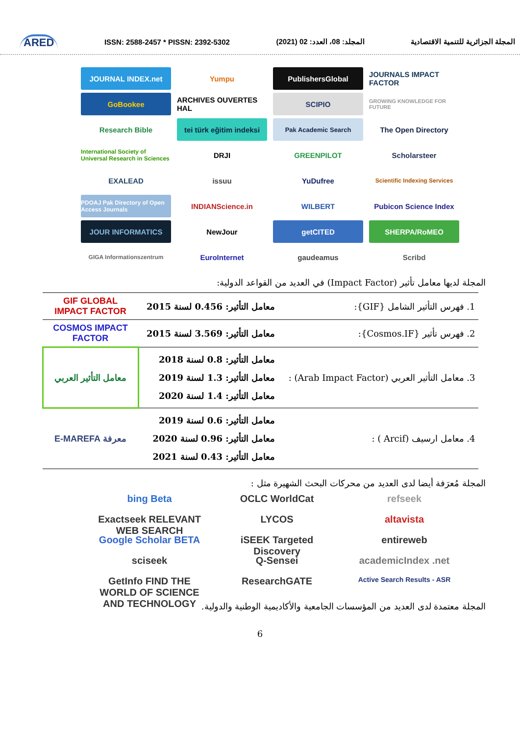ARED ISSN: 2588-2457 * PISSN: 2392-5302 المجلد: 08، العدد: 02 (2021) المجلة الجزائرية للتنمية الاقتصادية
JOURNAL INDEX.net
Yumpu
PublishersGlobal
JOURNALS IMPACT FACTOR
GoBookee
ARCHIVES OUVERTES HAL
SCIPIO
GROWING KNOWLEDGE FOR FUTURE
Research Bible
tei türk eğitim indeksi
Pak Academic Search
The Open Directory
International Society of Universal Research in Sciences
DRJI
GREENPILOT
Scholarsteer
EXALEAD
issuu
YuDufree
Scientific Indexing Services
PDOAJ Pak Directory of Open Access Journals
INDIANScience.in
WILBERT
Pubicon Science Index
JOUR INFORMATICS
NewJour
getCITED
SHERPA/RoMEO
GIGA Informationszentrum
EuroInternet
gaudeamus
Scribd
المجلة لديها معامل تأثير (Impact Factor) في العديد من القواعد الدولية:
| 1. فهرس التأثير الشامل {GIF}: | معامل التأثير: 0.456 لسنة 2015 | GIF GLOBAL IMPACT FACTOR |
| 2. فهرس تأثير {Cosmos.IF}: | معامل التأثير: 3.569 لسنة 2015 | COSMOS IMPACT FACTOR |
| 3. معامل التأثير العربي (Arab Impact Factor) : | معامل التأثير: 0.8 لسنة 2018 معامل التأثير: 1.3 لسنة 2019 معامل التأثير: 1.4 لسنة 2020 | معامل التأثير العربي |
| 4. معامل ارسيف (Arcif ) : | معامل التأثير: 0.6 لسنة 2019 معامل التأثير: 0.96 لسنة 2020 معامل التأثير: 0.43 لسنة 2021 | معرفة E-MAREFA |
المجلة مُعرَفة أيضا لدى العديد من محركات البحث الشهيرة مثل :
bing Beta
OCLC WorldCat
refseek
Exactseek RELEVANT WEB SEARCH
LYCOS
altavista
Google Scholar BETA
iSEEK Targeted Discovery
entireweb
sciseek
Q-Sensei
academicIndex .net
GetInfo FIND THE WORLD OF SCIENCE AND TECHNOLOGY
ResearchGATE
Active Search Results - ASR
المجلة معتمدة لدى العديد من المؤسسات الجامعية والأكاديمية الوطنية والدولية.
6